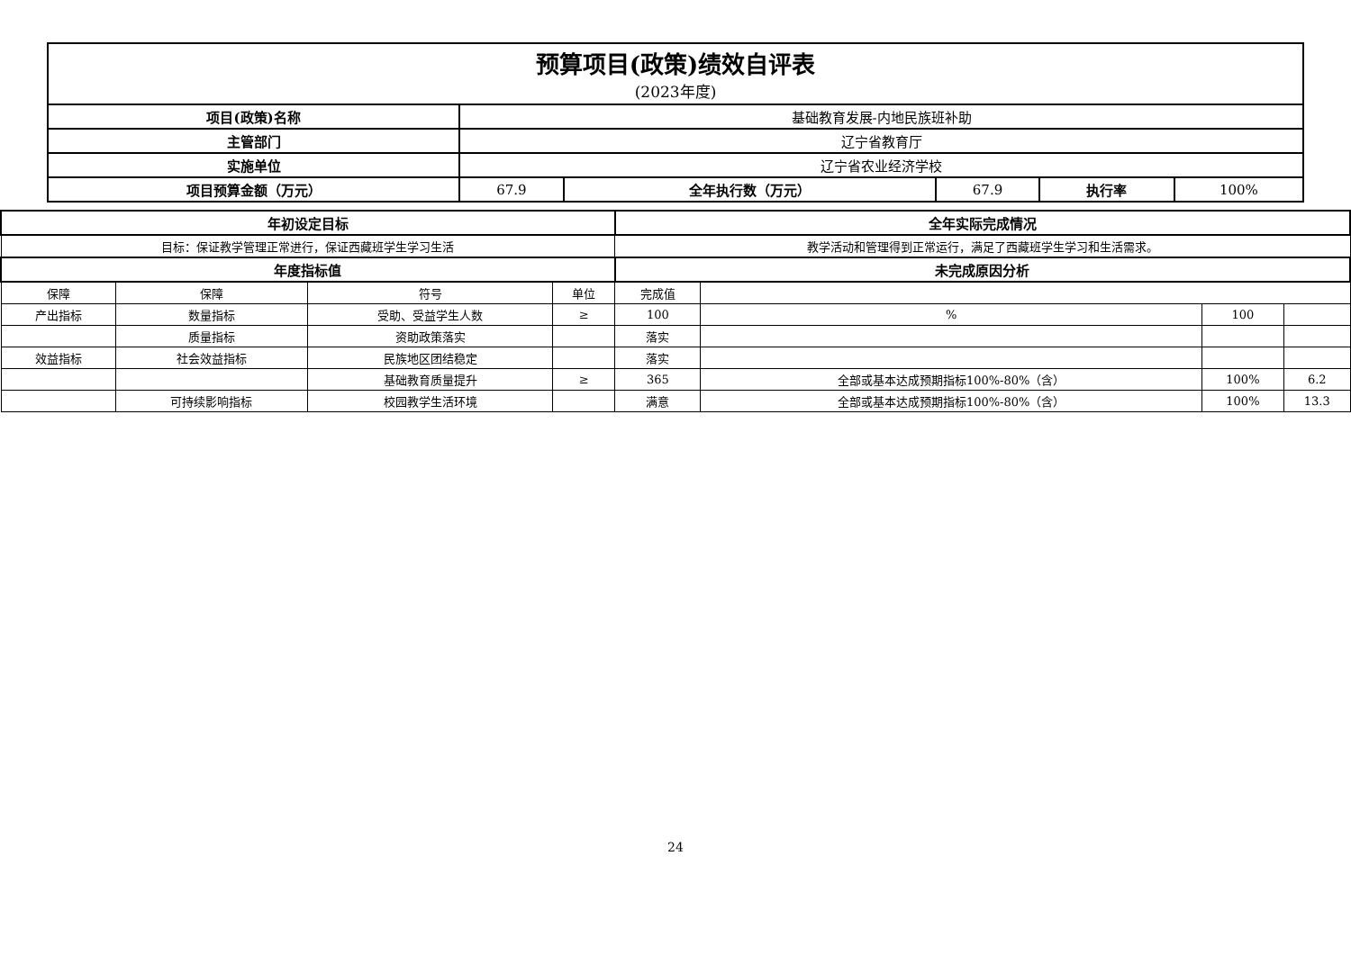| 预算项目(政策)绩效自评表 (2023年度) | | | | | |
| 项目(政策)名称 | 基础教育发展-内地民族班补助 | | | | |
| 主管部门 | 辽宁省教育厅 | | | | |
| 实施单位 | 辽宁省农业经济学校 | | | | |
| 项目预算金额（万元） | 67.9 | 全年执行数（万元） | 67.9 | 执行率 | 100% |
| 年初设定目标 | | | | 全年实际完成情况 | | | |
| --- | --- | --- | --- | --- | --- | --- | --- |
| 目标：保证教学管理正常进行，保证西藏班学生学习生活 | | | | 教学活动和管理得到正常运行，满足了西藏班学生学习和生活需求。 | | | |
| 年度指标值 | | | | 未完成原因分析 | | | |
| 保障 | 保障 | 符号 | 单位 | 完成值 | | | |
| 产出指标 | 数量指标 | 受助、受益学生人数 | ≥ | 100 | % | 100 | |
| | 质量指标 | 资助政策落实 | | 落实 | | | |
| 效益指标 | 社会效益指标 | 民族地区团结稳定 | | 落实 | | | |
| | | 基础教育质量提升 | ≥ | 365 | 全部或基本达成预期指标100%-80%（含） | 100% | 6.2 |
| | 可持续影响指标 | 校园教学生活环境 | | 满意 | 全部或基本达成预期指标100%-80%（含） | 100% | 13.3 |
24